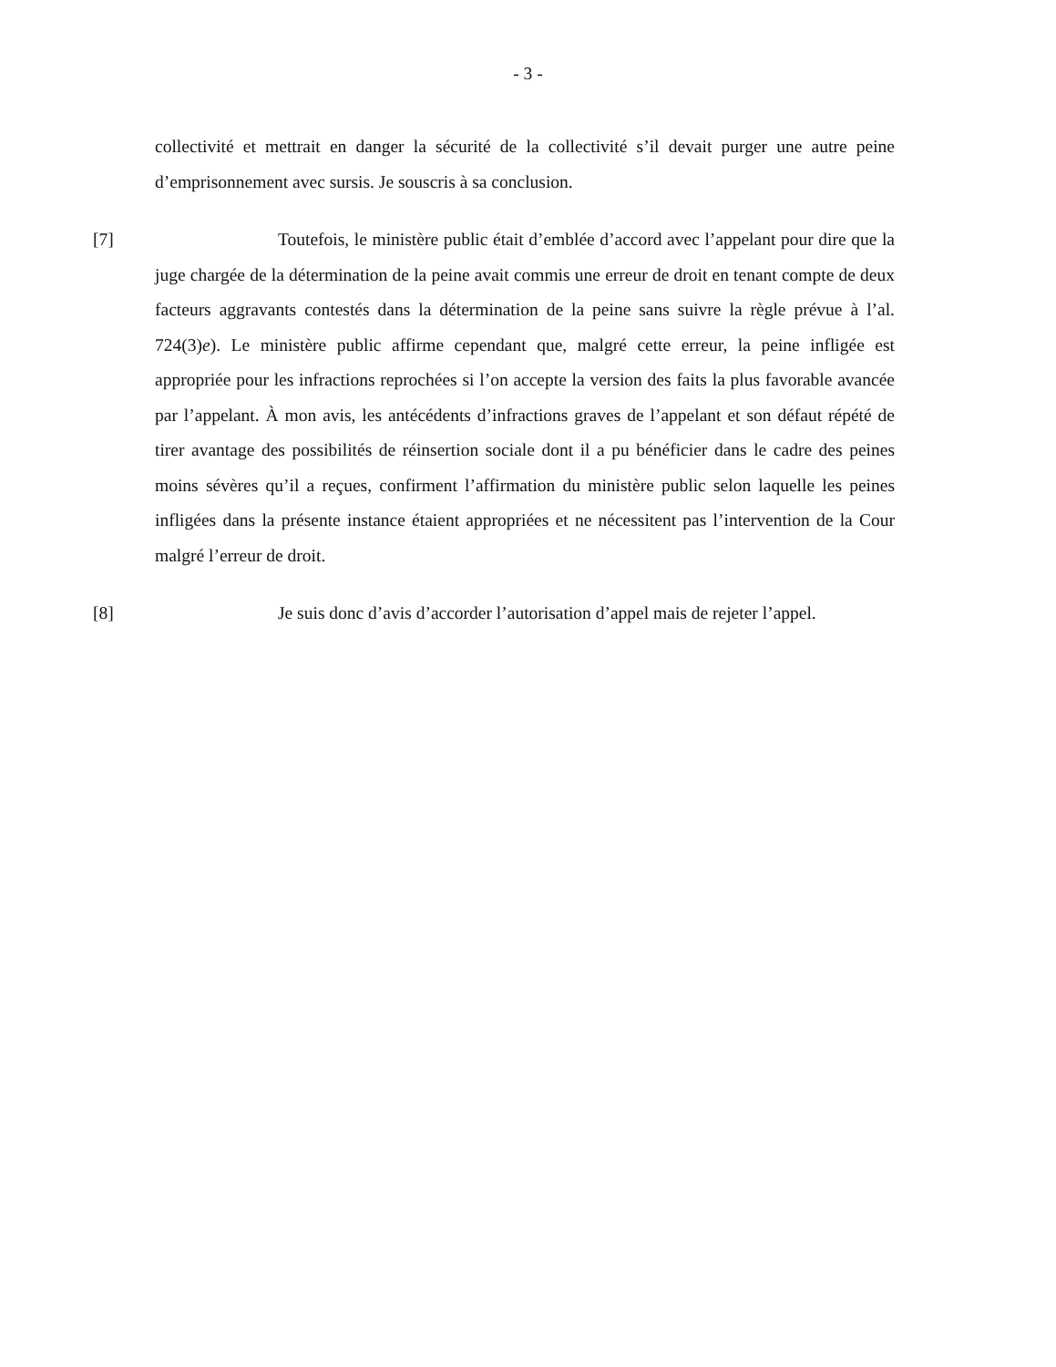- 3 -
collectivité et mettrait en danger la sécurité de la collectivité s’il devait purger une autre peine d’emprisonnement avec sursis. Je souscris à sa conclusion.
[7] Toutefois, le ministère public était d’emblée d’accord avec l’appelant pour dire que la juge chargée de la détermination de la peine avait commis une erreur de droit en tenant compte de deux facteurs aggravants contestés dans la détermination de la peine sans suivre la règle prévue à l’al. 724(3)e). Le ministère public affirme cependant que, malgré cette erreur, la peine infligée est appropriée pour les infractions reprochées si l’on accepte la version des faits la plus favorable avancée par l’appelant. À mon avis, les antécédents d’infractions graves de l’appelant et son défaut répété de tirer avantage des possibilités de réinsertion sociale dont il a pu bénéficier dans le cadre des peines moins sévères qu’il a reçues, confirment l’affirmation du ministère public selon laquelle les peines infligées dans la présente instance étaient appropriées et ne nécessitent pas l’intervention de la Cour malgré l’erreur de droit.
[8] Je suis donc d’avis d’accorder l’autorisation d’appel mais de rejeter l’appel.